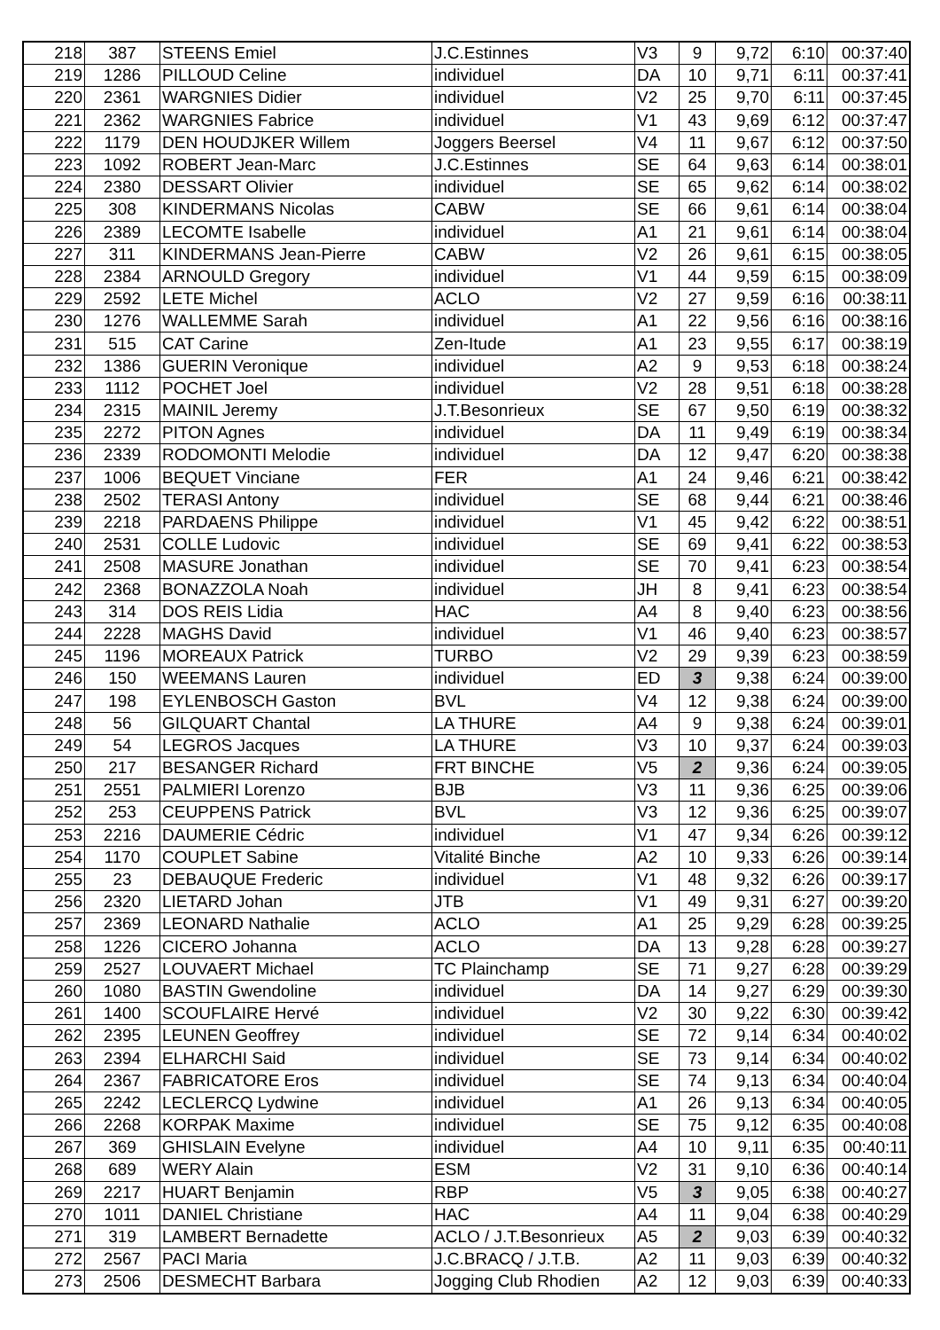| 218 | 387 | STEENS Emiel | J.C.Estinnes | V3 | 9 | 9,72 | 6:10 | 00:37:40 |
| 219 | 1286 | PILLOUD Celine | individuel | DA | 10 | 9,71 | 6:11 | 00:37:41 |
| 220 | 2361 | WARGNIES Didier | individuel | V2 | 25 | 9,70 | 6:11 | 00:37:45 |
| 221 | 2362 | WARGNIES Fabrice | individuel | V1 | 43 | 9,69 | 6:12 | 00:37:47 |
| 222 | 1179 | DEN HOUDJKER Willem | Joggers Beersel | V4 | 11 | 9,67 | 6:12 | 00:37:50 |
| 223 | 1092 | ROBERT Jean-Marc | J.C.Estinnes | SE | 64 | 9,63 | 6:14 | 00:38:01 |
| 224 | 2380 | DESSART Olivier | individuel | SE | 65 | 9,62 | 6:14 | 00:38:02 |
| 225 | 308 | KINDERMANS Nicolas | CABW | SE | 66 | 9,61 | 6:14 | 00:38:04 |
| 226 | 2389 | LECOMTE Isabelle | individuel | A1 | 21 | 9,61 | 6:14 | 00:38:04 |
| 227 | 311 | KINDERMANS Jean-Pierre | CABW | V2 | 26 | 9,61 | 6:15 | 00:38:05 |
| 228 | 2384 | ARNOULD Gregory | individuel | V1 | 44 | 9,59 | 6:15 | 00:38:09 |
| 229 | 2592 | LETE Michel | ACLO | V2 | 27 | 9,59 | 6:16 | 00:38:11 |
| 230 | 1276 | WALLEMME Sarah | individuel | A1 | 22 | 9,56 | 6:16 | 00:38:16 |
| 231 | 515 | CAT Carine | Zen-Itude | A1 | 23 | 9,55 | 6:17 | 00:38:19 |
| 232 | 1386 | GUERIN Veronique | individuel | A2 | 9 | 9,53 | 6:18 | 00:38:24 |
| 233 | 1112 | POCHET Joel | individuel | V2 | 28 | 9,51 | 6:18 | 00:38:28 |
| 234 | 2315 | MAINIL Jeremy | J.T.Besonrieux | SE | 67 | 9,50 | 6:19 | 00:38:32 |
| 235 | 2272 | PITON Agnes | individuel | DA | 11 | 9,49 | 6:19 | 00:38:34 |
| 236 | 2339 | RODOMONTI Melodie | individuel | DA | 12 | 9,47 | 6:20 | 00:38:38 |
| 237 | 1006 | BEQUET Vinciane | FER | A1 | 24 | 9,46 | 6:21 | 00:38:42 |
| 238 | 2502 | TERASI Antony | individuel | SE | 68 | 9,44 | 6:21 | 00:38:46 |
| 239 | 2218 | PARDAENS Philippe | individuel | V1 | 45 | 9,42 | 6:22 | 00:38:51 |
| 240 | 2531 | COLLE Ludovic | individuel | SE | 69 | 9,41 | 6:22 | 00:38:53 |
| 241 | 2508 | MASURE Jonathan | individuel | SE | 70 | 9,41 | 6:23 | 00:38:54 |
| 242 | 2368 | BONAZZOLA Noah | individuel | JH | 8 | 9,41 | 6:23 | 00:38:54 |
| 243 | 314 | DOS REIS Lidia | HAC | A4 | 8 | 9,40 | 6:23 | 00:38:56 |
| 244 | 2228 | MAGHS David | individuel | V1 | 46 | 9,40 | 6:23 | 00:38:57 |
| 245 | 1196 | MOREAUX Patrick | TURBO | V2 | 29 | 9,39 | 6:23 | 00:38:59 |
| 246 | 150 | WEEMANS Lauren | individuel | ED | 3 | 9,38 | 6:24 | 00:39:00 |
| 247 | 198 | EYLENBOSCH Gaston | BVL | V4 | 12 | 9,38 | 6:24 | 00:39:00 |
| 248 | 56 | GILQUART Chantal | LA THURE | A4 | 9 | 9,38 | 6:24 | 00:39:01 |
| 249 | 54 | LEGROS Jacques | LA THURE | V3 | 10 | 9,37 | 6:24 | 00:39:03 |
| 250 | 217 | BESANGER Richard | FRT BINCHE | V5 | 2 | 9,36 | 6:24 | 00:39:05 |
| 251 | 2551 | PALMIERI Lorenzo | BJB | V3 | 11 | 9,36 | 6:25 | 00:39:06 |
| 252 | 253 | CEUPPENS Patrick | BVL | V3 | 12 | 9,36 | 6:25 | 00:39:07 |
| 253 | 2216 | DAUMERIE Cédric | individuel | V1 | 47 | 9,34 | 6:26 | 00:39:12 |
| 254 | 1170 | COUPLET Sabine | Vitalité Binche | A2 | 10 | 9,33 | 6:26 | 00:39:14 |
| 255 | 23 | DEBAUQUE Frederic | individuel | V1 | 48 | 9,32 | 6:26 | 00:39:17 |
| 256 | 2320 | LIETARD Johan | JTB | V1 | 49 | 9,31 | 6:27 | 00:39:20 |
| 257 | 2369 | LEONARD Nathalie | ACLO | A1 | 25 | 9,29 | 6:28 | 00:39:25 |
| 258 | 1226 | CICERO Johanna | ACLO | DA | 13 | 9,28 | 6:28 | 00:39:27 |
| 259 | 2527 | LOUVAERT Michael | TC Plainchamp | SE | 71 | 9,27 | 6:28 | 00:39:29 |
| 260 | 1080 | BASTIN Gwendoline | individuel | DA | 14 | 9,27 | 6:29 | 00:39:30 |
| 261 | 1400 | SCOUFLAIRE Hervé | individuel | V2 | 30 | 9,22 | 6:30 | 00:39:42 |
| 262 | 2395 | LEUNEN Geoffrey | individuel | SE | 72 | 9,14 | 6:34 | 00:40:02 |
| 263 | 2394 | ELHARCHI Said | individuel | SE | 73 | 9,14 | 6:34 | 00:40:02 |
| 264 | 2367 | FABRICATORE Eros | individuel | SE | 74 | 9,13 | 6:34 | 00:40:04 |
| 265 | 2242 | LECLERCQ Lydwine | individuel | A1 | 26 | 9,13 | 6:34 | 00:40:05 |
| 266 | 2268 | KORPAK Maxime | individuel | SE | 75 | 9,12 | 6:35 | 00:40:08 |
| 267 | 369 | GHISLAIN Evelyne | individuel | A4 | 10 | 9,11 | 6:35 | 00:40:11 |
| 268 | 689 | WERY Alain | ESM | V2 | 31 | 9,10 | 6:36 | 00:40:14 |
| 269 | 2217 | HUART Benjamin | RBP | V5 | 3 | 9,05 | 6:38 | 00:40:27 |
| 270 | 1011 | DANIEL Christiane | HAC | A4 | 11 | 9,04 | 6:38 | 00:40:29 |
| 271 | 319 | LAMBERT Bernadette | ACLO / J.T.Besonrieux | A5 | 2 | 9,03 | 6:39 | 00:40:32 |
| 272 | 2567 | PACI Maria | J.C.BRACQ / J.T.B. | A2 | 11 | 9,03 | 6:39 | 00:40:32 |
| 273 | 2506 | DESMECHT Barbara | Jogging Club Rhodien | A2 | 12 | 9,03 | 6:39 | 00:40:33 |